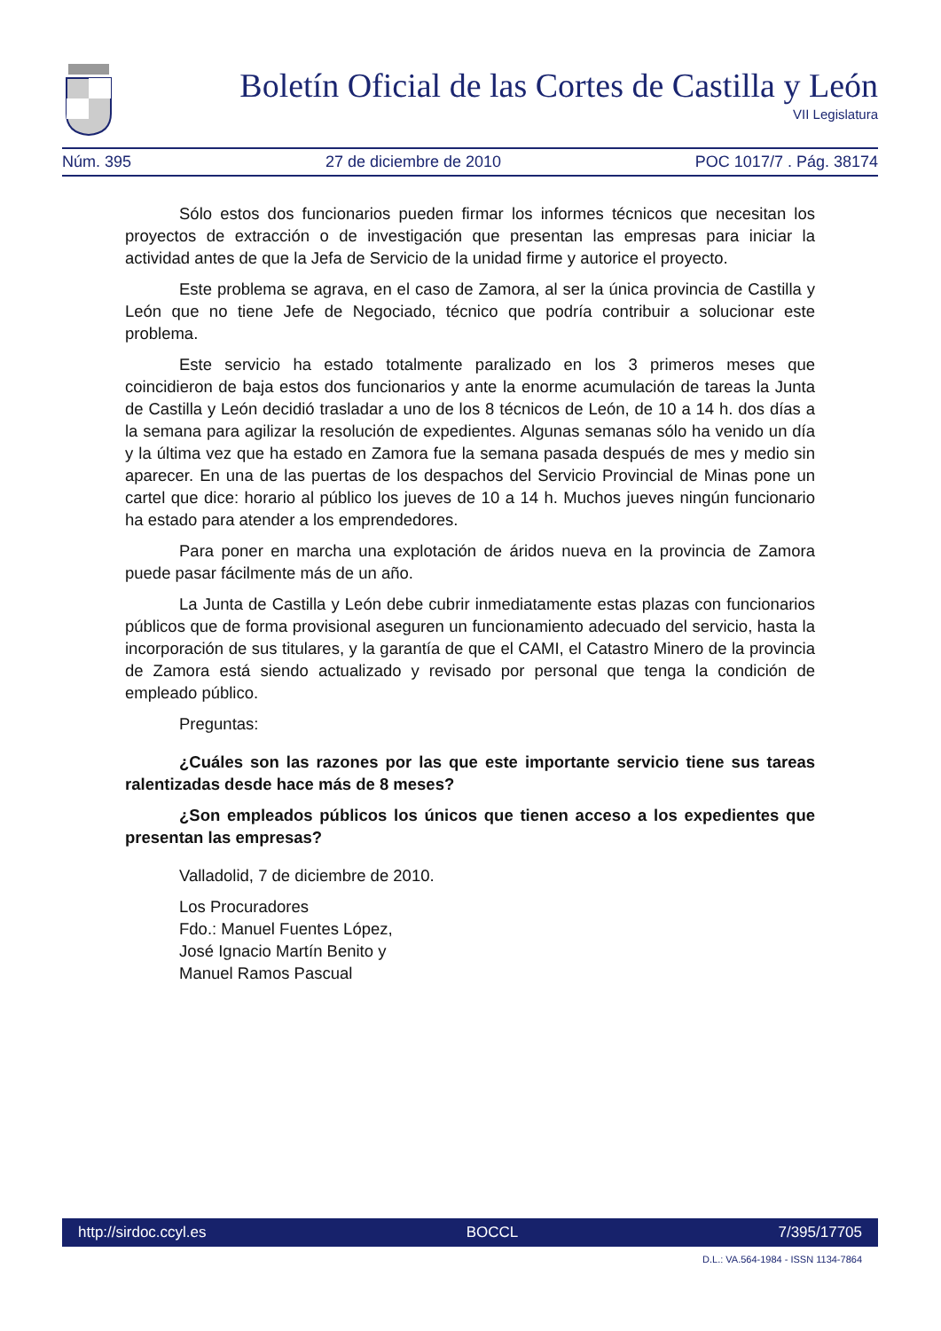Boletín Oficial de las Cortes de Castilla y León
VII Legislatura
Núm. 395 27 de diciembre de 2010 POC 1017/7 . Pág. 38174
Sólo estos dos funcionarios pueden firmar los informes técnicos que necesitan los proyectos de extracción o de investigación que presentan las empresas para iniciar la actividad antes de que la Jefa de Servicio de la unidad firme y autorice el proyecto.
Este problema se agrava, en el caso de Zamora, al ser la única provincia de Castilla y León que no tiene Jefe de Negociado, técnico que podría contribuir a solucionar este problema.
Este servicio ha estado totalmente paralizado en los 3 primeros meses que coincidieron de baja estos dos funcionarios y ante la enorme acumulación de tareas la Junta de Castilla y León decidió trasladar a uno de los 8 técnicos de León, de 10 a 14 h. dos días a la semana para agilizar la resolución de expedientes. Algunas semanas sólo ha venido un día y la última vez que ha estado en Zamora fue la semana pasada después de mes y medio sin aparecer. En una de las puertas de los despachos del Servicio Provincial de Minas pone un cartel que dice: horario al público los jueves de 10 a 14 h. Muchos jueves ningún funcionario ha estado para atender a los emprendedores.
Para poner en marcha una explotación de áridos nueva en la provincia de Zamora puede pasar fácilmente más de un año.
La Junta de Castilla y León debe cubrir inmediatamente estas plazas con funcionarios públicos que de forma provisional aseguren un funcionamiento adecuado del servicio, hasta la incorporación de sus titulares, y la garantía de que el CAMI, el Catastro Minero de la provincia de Zamora está siendo actualizado y revisado por personal que tenga la condición de empleado público.
Preguntas:
¿Cuáles son las razones por las que este importante servicio tiene sus tareas ralentizadas desde hace más de 8 meses?
¿Son empleados públicos los únicos que tienen acceso a los expedientes que presentan las empresas?
Valladolid, 7 de diciembre de 2010.
Los Procuradores
Fdo.: Manuel Fuentes López,
José Ignacio Martín Benito y
Manuel Ramos Pascual
http://sirdoc.ccyl.es BOCCL 7/395/17705
D.L.: VA.564-1984 - ISSN 1134-7864